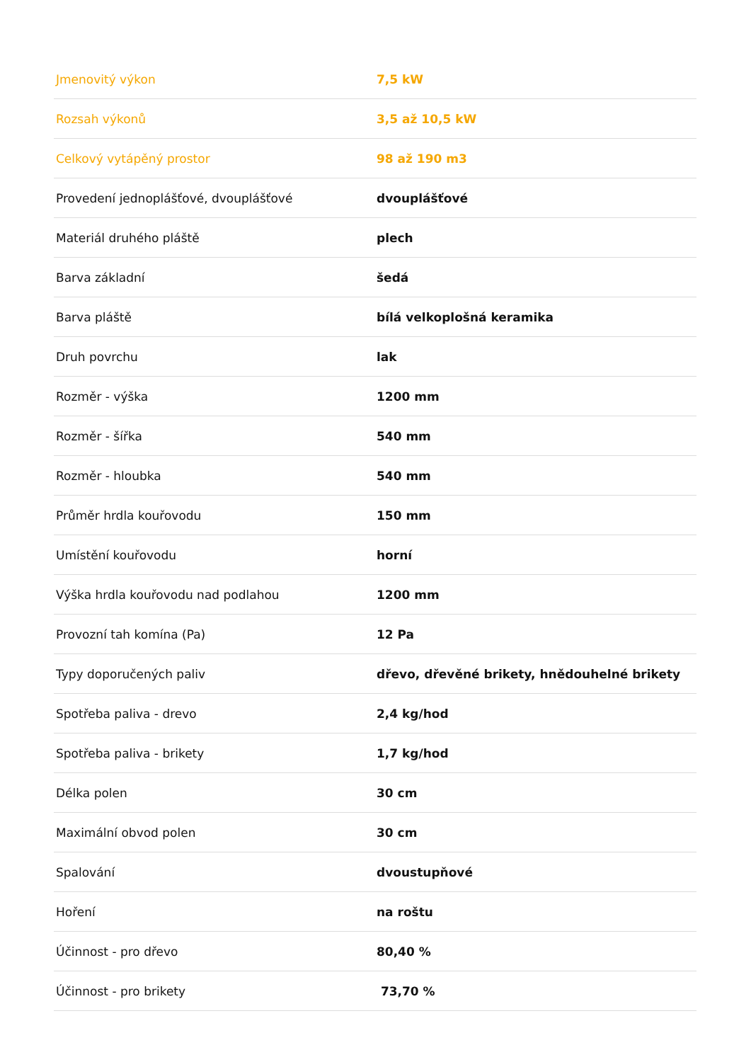| Jmenovitý výkon | 7,5 kW |
| Rozsah výkonů | 3,5 až 10,5 kW |
| Celkový vytápěný prostor | 98 až 190 m3 |
| Provedení jednoplášťové, dvouplášťové | dvouplášťové |
| Materiál druhého pláště | plech |
| Barva základní | šedá |
| Barva pláště | bílá velkoplošná keramika |
| Druh povrchu | lak |
| Rozměr - výška | 1200 mm |
| Rozměr - šířka | 540 mm |
| Rozměr - hloubka | 540 mm |
| Průměr hrdla kouřovodu | 150 mm |
| Umístění kouřovodu | horní |
| Výška hrdla kouřovodu nad podlahou | 1200 mm |
| Provozní tah komína (Pa) | 12 Pa |
| Typy doporučených paliv | dřevo, dřevěné brikety, hnědouhelné brikety |
| Spotřeba paliva - drevo | 2,4 kg/hod |
| Spotřeba paliva - brikety | 1,7 kg/hod |
| Délka polen | 30 cm |
| Maximální obvod polen | 30 cm |
| Spalování | dvoustupňové |
| Hoření | na roštu |
| Účinnost - pro dřevo | 80,40 % |
| Účinnost - pro brikety | 73,70 % |